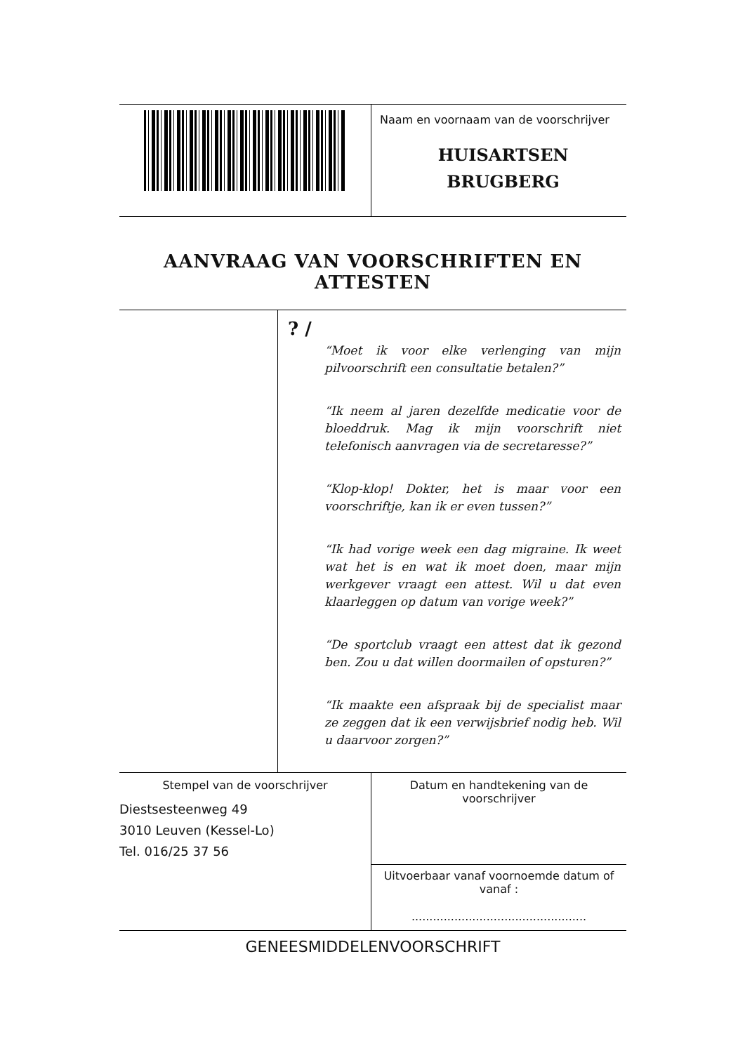Naam en voornaam van de voorschrijver
HUISARTSEN
BRUGBERG
AANVRAAG VAN VOORSCHRIFTEN EN ATTESTEN
? /
“Moet ik voor elke verlenging van mijn pilvoorschrift een consultatie betalen?”
“Ik neem al jaren dezelfde medicatie voor de bloeddruk. Mag ik mijn voorschrift niet telefonisch aanvragen via de secretaresse?”
“Klop-klop! Dokter, het is maar voor een voorschriftje, kan ik er even tussen?”
“Ik had vorige week een dag migraine. Ik weet wat het is en wat ik moet doen, maar mijn werkgever vraagt een attest. Wil u dat even klaarleggen op datum van vorige week?”
“De sportclub vraagt een attest dat ik gezond ben. Zou u dat willen doormailen of opsturen?”
“Ik maakte een afspraak bij de specialist maar ze zeggen dat ik een verwijsbrief nodig heb. Wil u daarvoor zorgen?”
Stempel van de voorschrijver
Diestsesteenweg 49
3010 Leuven (Kessel-Lo)
Tel. 016/25 37 56
Datum en handtekening van de
voorschrijver
Uitvoerbaar vanaf voornoemde datum of
vanaf :
.................................................
GENEESMIDDELENVOORSCHRIFT